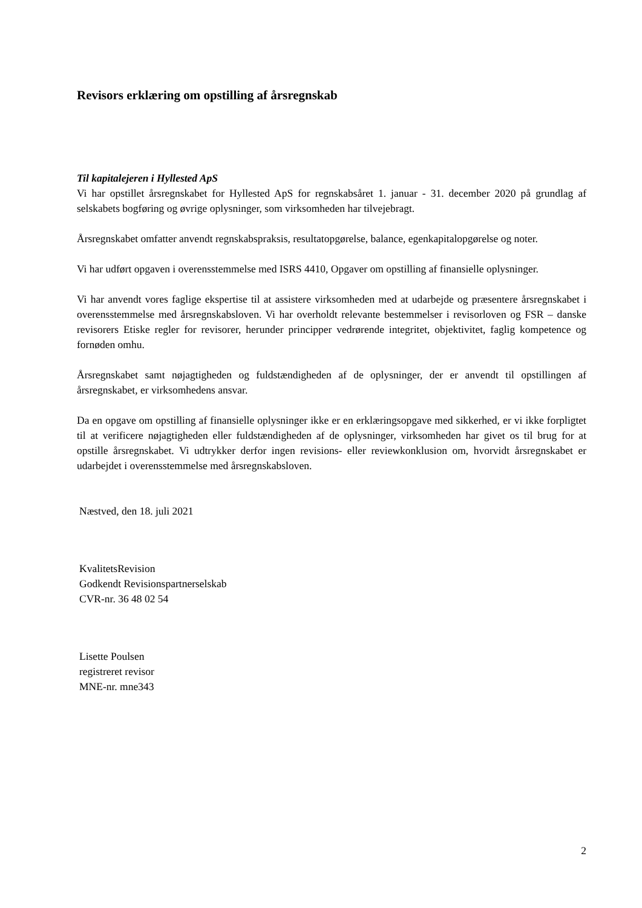Revisors erklæring om opstilling af årsregnskab
Til kapitalejeren i Hyllested ApS
Vi har opstillet årsregnskabet for Hyllested ApS for regnskabsåret 1. januar - 31. december 2020 på grundlag af selskabets bogføring og øvrige oplysninger, som virksomheden har tilvejebragt.
Årsregnskabet omfatter anvendt regnskabspraksis, resultatopgørelse, balance, egenkapitalopgørelse og noter.
Vi har udført opgaven i overensstemmelse med ISRS 4410, Opgaver om opstilling af finansielle oplysninger.
Vi har anvendt vores faglige ekspertise til at assistere virksomheden med at udarbejde og præsentere årsregnskabet i overensstemmelse med årsregnskabsloven. Vi har overholdt relevante bestemmelser i revisorloven og FSR – danske revisorers Etiske regler for revisorer, herunder principper vedrørende integritet, objektivitet, faglig kompetence og fornøden omhu.
Årsregnskabet samt nøjagtigheden og fuldstændigheden af de oplysninger, der er anvendt til opstillingen af årsregnskabet, er virksomhedens ansvar.
Da en opgave om opstilling af finansielle oplysninger ikke er en erklæringsopgave med sikkerhed, er vi ikke forpligtet til at verificere nøjagtigheden eller fuldstændigheden af de oplysninger, virksomheden har givet os til brug for at opstille årsregnskabet. Vi udtrykker derfor ingen revisions- eller reviewkonklusion om, hvorvidt årsregnskabet er udarbejdet i overensstemmelse med årsregnskabsloven.
Næstved, den 18. juli 2021
KvalitetsRevision
Godkendt Revisionspartnerselskab
CVR-nr. 36 48 02 54
Lisette Poulsen
registreret revisor
MNE-nr. mne343
2